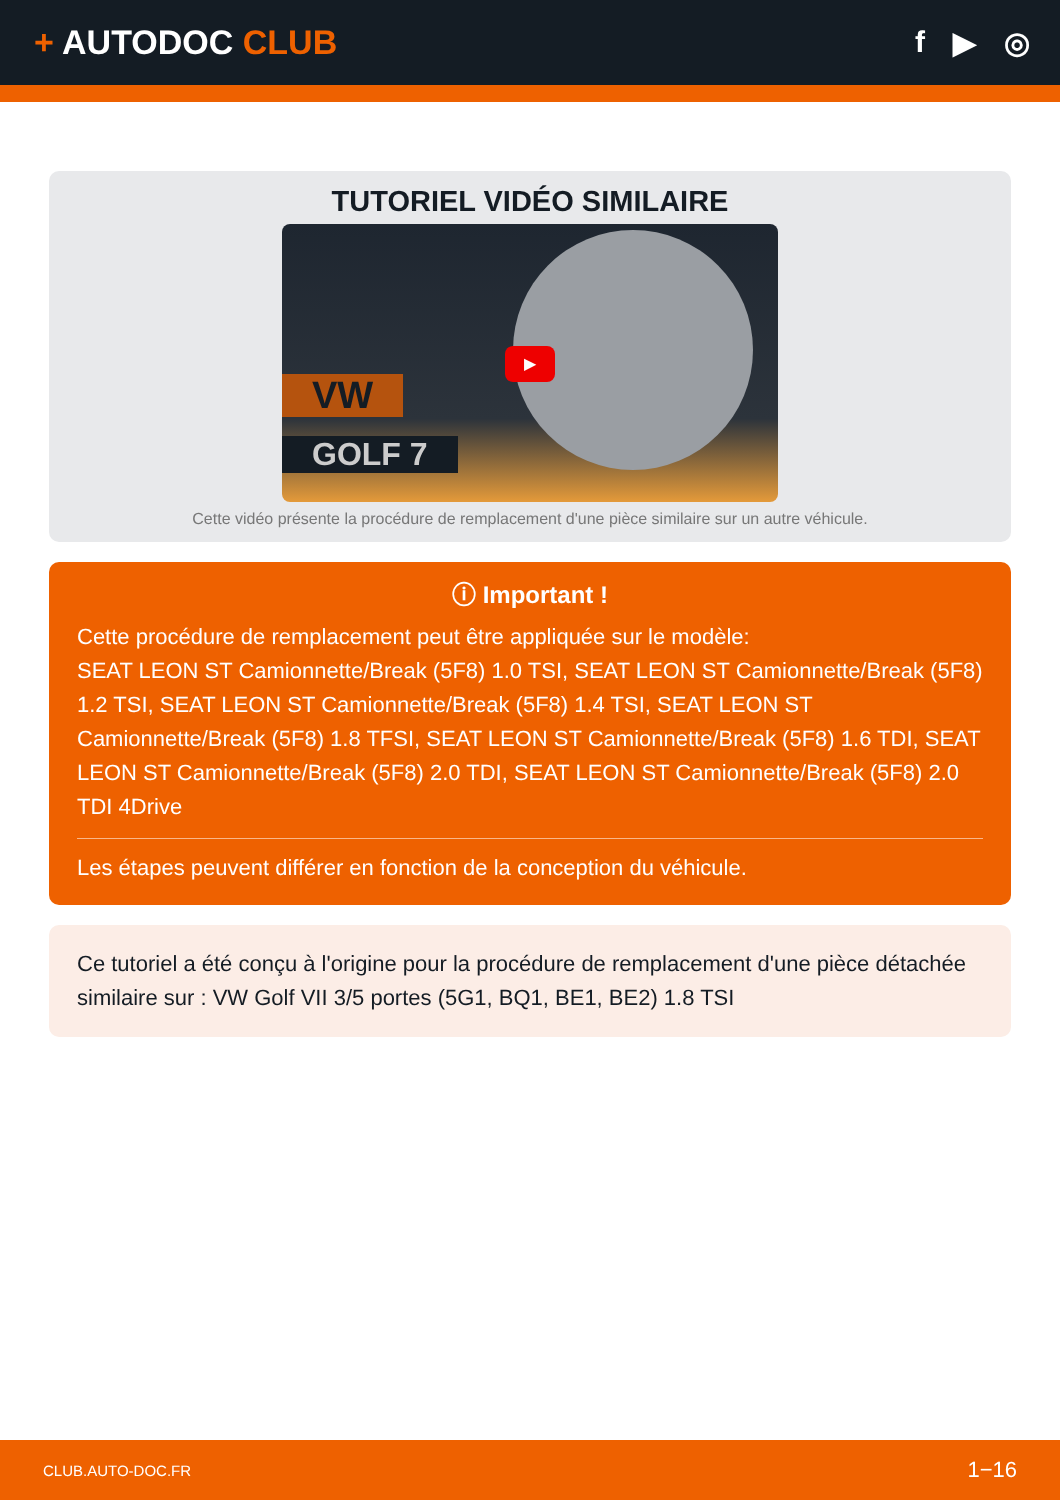+ AUTODOC CLUB f ▶ ◎
TUTORIEL VIDÉO SIMILAIRE
VW
GOLF 7
▶
Cette vidéo présente la procédure de remplacement d'une pièce similaire sur un autre véhicule.
ⓘ Important !
Cette procédure de remplacement peut être appliquée sur le modèle:
SEAT LEON ST Camionnette/Break (5F8) 1.0 TSI, SEAT LEON ST Camionnette/Break (5F8) 1.2 TSI, SEAT LEON ST Camionnette/Break (5F8) 1.4 TSI, SEAT LEON ST Camionnette/Break (5F8) 1.8 TFSI, SEAT LEON ST Camionnette/Break (5F8) 1.6 TDI, SEAT LEON ST Camionnette/Break (5F8) 2.0 TDI, SEAT LEON ST Camionnette/Break (5F8) 2.0 TDI 4Drive
Les étapes peuvent différer en fonction de la conception du véhicule.
Ce tutoriel a été conçu à l'origine pour la procédure de remplacement d'une pièce détachée similaire sur : VW Golf VII 3/5 portes (5G1, BQ1, BE1, BE2) 1.8 TSI
CLUB.AUTO-DOC.FR 1−16